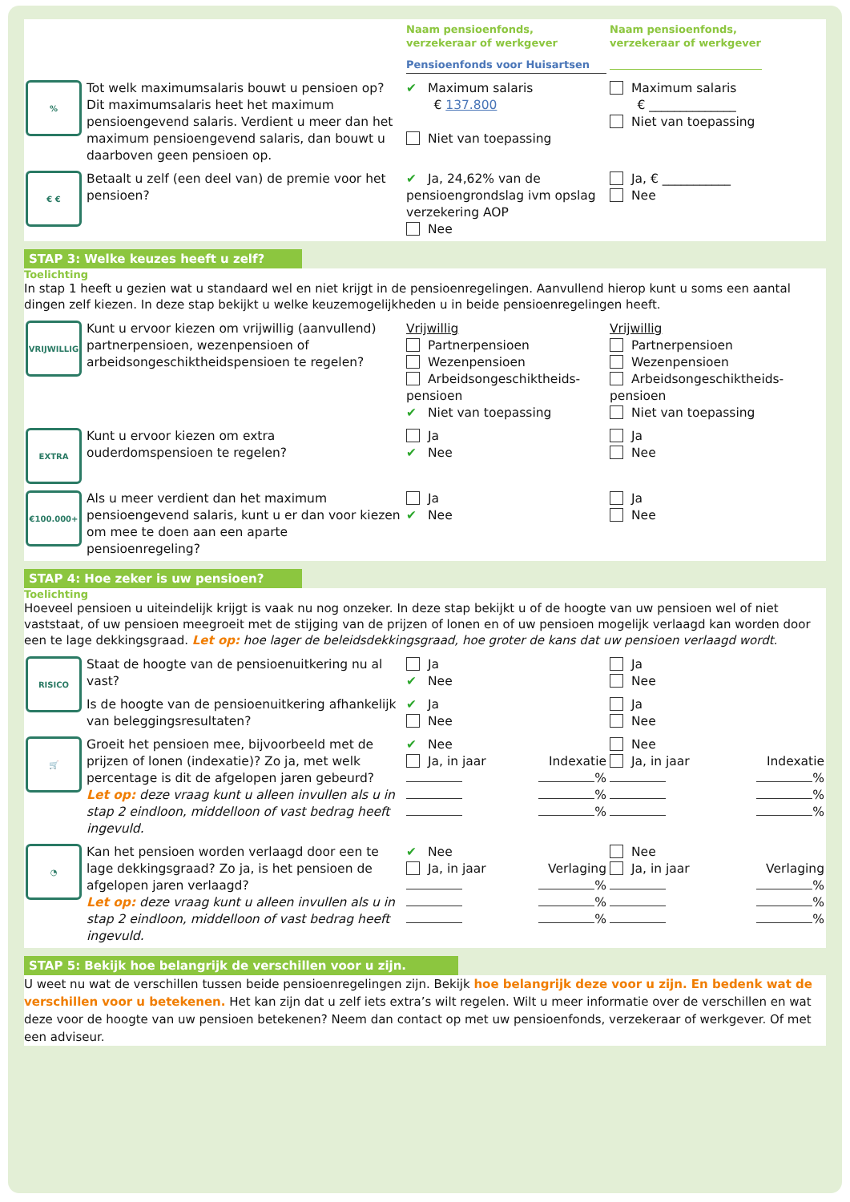| | | Naam pensioenfonds, verzekeraar of werkgever Pensioenfonds voor Huisartsen | Naam pensioenfonds, verzekeraar of werkgever |
| % | Tot welk maximumsalaris bouwt u pensioen op? Dit maximumsalaris heet het maximum pensioengevend salaris. Verdient u meer dan het maximum pensioengevend salaris, dan bouwt u daarboven geen pensioen op. | ✔ Maximum salaris € 137.800 Niet van toepassing | Maximum salaris € ______________ Niet van toepassing |
| € € | Betaalt u zelf (een deel van) de premie voor het pensioen? | ✔ Ja, 24,62% van de pensioengrondslag ivm opslag verzekering AOP Nee | Ja, € ___________ Nee |
STAP 3: Welke keuzes heeft u zelf?
Toelichting
In stap 1 heeft u gezien wat u standaard wel en niet krijgt in de pensioenregelingen. Aanvullend hierop kunt u soms een aantal dingen zelf kiezen. In deze stap bekijkt u welke keuzemogelijkheden u in beide pensioenregelingen heeft.
| VRIJWILLIG | Kunt u ervoor kiezen om vrijwillig (aanvullend) partnerpensioen, wezenpensioen of arbeidsongeschiktheidspensioen te regelen? | Vrijwillig Partnerpensioen Wezenpensioen Arbeidsongeschiktheids-pensioen ✔ Niet van toepassing | Vrijwillig Partnerpensioen Wezenpensioen Arbeidsongeschiktheids-pensioen Niet van toepassing |
| EXTRA | Kunt u ervoor kiezen om extra ouderdomspensioen te regelen? | Ja ✔ Nee | Ja Nee |
| €100.000+ | Als u meer verdient dan het maximum pensioengevend salaris, kunt u er dan voor kiezen om mee te doen aan een aparte pensioenregeling? | Ja ✔ Nee | Ja Nee |
STAP 4: Hoe zeker is uw pensioen?
Toelichting
Hoeveel pensioen u uiteindelijk krijgt is vaak nu nog onzeker. In deze stap bekijkt u of de hoogte van uw pensioen wel of niet vaststaat, of uw pensioen meegroeit met de stijging van de prijzen of lonen en of uw pensioen mogelijk verlaagd kan worden door een te lage dekkingsgraad. Let op: hoe lager de beleidsdekkingsgraad, hoe groter de kans dat uw pensioen verlaagd wordt.
| RISICO | Staat de hoogte van de pensioenuitkering nu al vast? | Ja ✔ Nee | Ja Nee |
| | Is de hoogte van de pensioenuitkering afhankelijk van beleggingsresultaten? | ✔ Ja Nee | Ja Nee |
| 🛒 | Groeit het pensioen mee, bijvoorbeeld met de prijzen of lonen (indexatie)? Zo ja, met welk percentage is dit de afgelopen jaren gebeurd? Let op: deze vraag kunt u alleen invullen als u in stap 2 eindloon, middelloon of vast bedrag heeft ingevuld. | ✔ Nee Ja, in jaar Indexatie % % % | Nee Ja, in jaar Indexatie % % % |
| ◔ | Kan het pensioen worden verlaagd door een te lage dekkingsgraad? Zo ja, is het pensioen de afgelopen jaren verlaagd? Let op: deze vraag kunt u alleen invullen als u in stap 2 eindloon, middelloon of vast bedrag heeft ingevuld. | ✔ Nee Ja, in jaar Verlaging % % % | Nee Ja, in jaar Verlaging % % % |
STAP 5: Bekijk hoe belangrijk de verschillen voor u zijn.
U weet nu wat de verschillen tussen beide pensioenregelingen zijn. Bekijk hoe belangrijk deze voor u zijn. En bedenk wat de verschillen voor u betekenen. Het kan zijn dat u zelf iets extra’s wilt regelen. Wilt u meer informatie over de verschillen en wat deze voor de hoogte van uw pensioen betekenen? Neem dan contact op met uw pensioenfonds, verzekeraar of werkgever. Of met een adviseur.